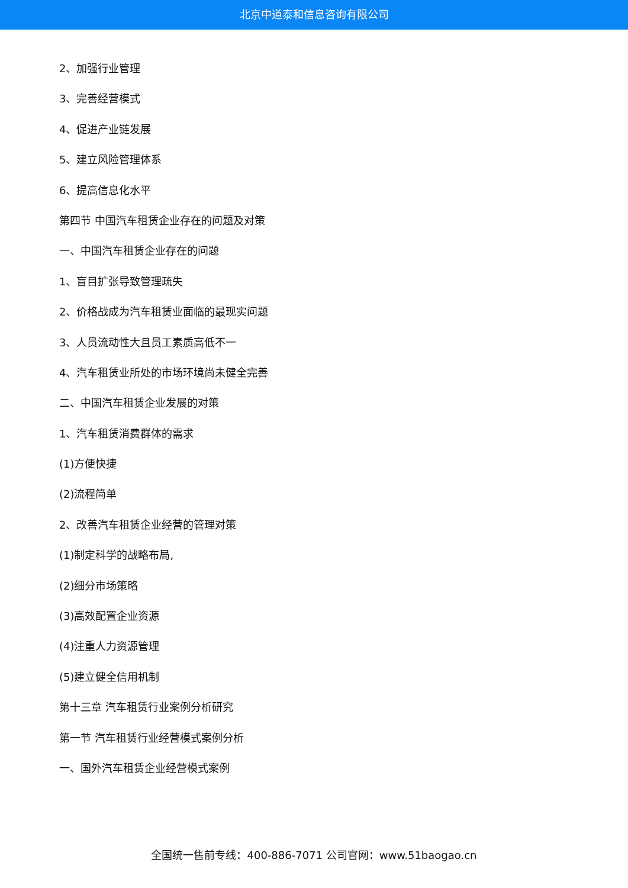北京中道泰和信息咨询有限公司
2、加强行业管理
3、完善经营模式
4、促进产业链发展
5、建立风险管理体系
6、提高信息化水平
第四节 中国汽车租赁企业存在的问题及对策
一、中国汽车租赁企业存在的问题
1、盲目扩张导致管理疏失
2、价格战成为汽车租赁业面临的最现实问题
3、人员流动性大且员工素质高低不一
4、汽车租赁业所处的市场环境尚未健全完善
二、中国汽车租赁企业发展的对策
1、汽车租赁消费群体的需求
(1)方便快捷
(2)流程简单
2、改善汽车租赁企业经营的管理对策
(1)制定科学的战略布局,
(2)细分市场策略
(3)高效配置企业资源
(4)注重人力资源管理
(5)建立健全信用机制
第十三章 汽车租赁行业案例分析研究
第一节 汽车租赁行业经营模式案例分析
一、国外汽车租赁企业经营模式案例
全国统一售前专线：400-886-7071 公司官网：www.51baogao.cn